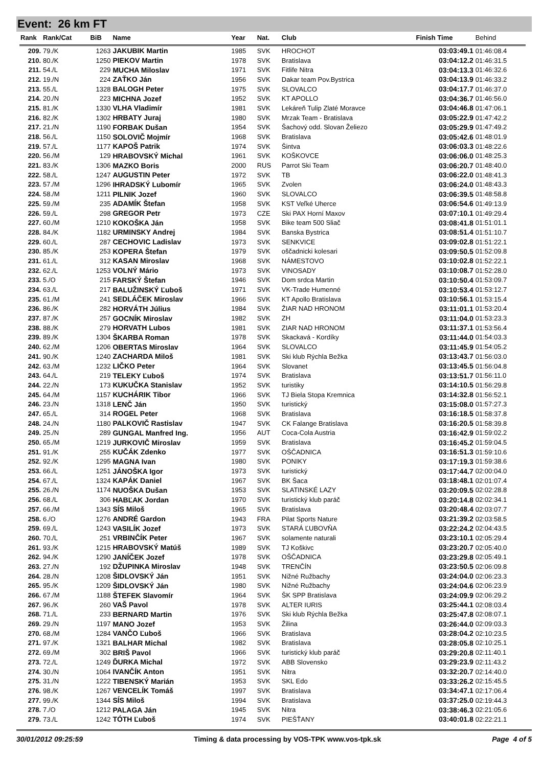Event: 26 km FT
| Rank | Rank/Cat | BiB | Name | Year | Nat. | Club | Finish Time | Behind |
| --- | --- | --- | --- | --- | --- | --- | --- | --- |
| 209. | 79./K | 1263 | JAKUBIK Martin | 1985 | SVK | HROCHOT | 03:03:49.1 | 01:46:08.4 |
| 210. | 80./K | 1250 | PIEKOV Martin | 1978 | SVK | Bratislava | 03:04:12.2 | 01:46:31.5 |
| 211. | 54./L | 229 | MUCHA Miloslav | 1971 | SVK | Fitlife Nitra | 03:04:13.3 | 01:46:32.6 |
| 212. | 19./N | 224 | ZAŤKO Ján | 1956 | SVK | Dakar team Pov.Bystrica | 03:04:13.9 | 01:46:33.2 |
| 213. | 55./L | 1328 | BALOGH Peter | 1975 | SVK | SLOVALCO | 03:04:17.7 | 01:46:37.0 |
| 214. | 20./N | 223 | MICHNA Jozef | 1952 | SVK | KT APOLLO | 03:04:36.7 | 01:46:56.0 |
| 215. | 81./K | 1330 | VLHA Vladimír | 1981 | SVK | Lekáreň Tulip Zlaté Moravce | 03:04:46.8 | 01:47:06.1 |
| 216. | 82./K | 1302 | HRBATY Juraj | 1980 | SVK | Mrzak Team - Bratislava | 03:05:22.9 | 01:47:42.2 |
| 217. | 21./N | 1190 | FORBAK Dušan | 1954 | SVK | Šachový odd. Slovan Želiezo | 03:05:29.9 | 01:47:49.2 |
| 218. | 56./L | 1150 | SOLOVIČ Mojmír | 1968 | SVK | Bratislava | 03:05:42.6 | 01:48:01.9 |
| 219. | 57./L | 1177 | KAPOŠ Patrik | 1974 | SVK | Šintva | 03:06:03.3 | 01:48:22.6 |
| 220. | 56./M | 129 | HRABOVSKÝ Michal | 1961 | SVK | KOŠKOVCE | 03:06:06.0 | 01:48:25.3 |
| 221. | 83./K | 1306 | MAZKO Boris | 2000 | RUS | Parrot Ski Team | 03:06:20.7 | 01:48:40.0 |
| 222. | 58./L | 1247 | AUGUSTIN Peter | 1972 | SVK | TB | 03:06:22.0 | 01:48:41.3 |
| 223. | 57./M | 1296 | IHRADSKÝ Lubomír | 1965 | SVK | Zvolen | 03:06:24.0 | 01:48:43.3 |
| 224. | 58./M | 1211 | PILNIK Jozef | 1960 | SVK | SLOVALCO | 03:06:39.5 | 01:48:58.8 |
| 225. | 59./M | 235 | ADAMÍK Štefan | 1958 | SVK | KST Veľké Uherce | 03:06:54.6 | 01:49:13.9 |
| 226. | 59./L | 298 | GREGOR Petr | 1973 | CZE | Ski PAX Horní Maxov | 03:07:10.1 | 01:49:29.4 |
| 227. | 60./M | 1210 | KOKOŠKA Ján | 1958 | SVK | Bike team 500 Sliač | 03:08:41.8 | 01:51:01.1 |
| 228. | 84./K | 1182 | URMINSKY Andrej | 1984 | SVK | Banska Bystrica | 03:08:51.4 | 01:51:10.7 |
| 229. | 60./L | 287 | CECHOVIC Ladislav | 1973 | SVK | SENKVICE | 03:09:02.8 | 01:51:22.1 |
| 230. | 85./K | 253 | KOPERA Štefan | 1979 | SVK | oščadnicki kolesari | 03:09:50.5 | 01:52:09.8 |
| 231. | 61./L | 312 | KASAN Miroslav | 1968 | SVK | NÁMESTOVO | 03:10:02.8 | 01:52:22.1 |
| 232. | 62./L | 1253 | VOLNÝ Mário | 1973 | SVK | VINOSADY | 03:10:08.7 | 01:52:28.0 |
| 233. | 5./O | 215 | FARSKÝ Štefan | 1946 | SVK | Dom srdca Martin | 03:10:50.4 | 01:53:09.7 |
| 234. | 63./L | 217 | BALUŽINSKÝ Ľuboš | 1971 | SVK | VK-Trade Humenné | 03:10:53.4 | 01:53:12.7 |
| 235. | 61./M | 241 | SEDLÁČEK Miroslav | 1966 | SVK | KT Apollo Bratislava | 03:10:56.1 | 01:53:15.4 |
| 236. | 86./K | 282 | HORVÁTH Július | 1984 | SVK | ŽIAR NAD HRONOM | 03:11:01.1 | 01:53:20.4 |
| 237. | 87./K | 257 | GOCNÍK Miroslav | 1982 | SVK | ZH | 03:11:04.0 | 01:53:23.3 |
| 238. | 88./K | 279 | HORVATH Lubos | 1981 | SVK | ZIAR NAD HRONOM | 03:11:37.1 | 01:53:56.4 |
| 239. | 89./K | 1304 | ŠKARBA Roman | 1978 | SVK | Skackavá - Kordíky | 03:11:44.0 | 01:54:03.3 |
| 240. | 62./M | 1206 | OBERTAS Miroslav | 1964 | SVK | SLOVALCO | 03:11:45.9 | 01:54:05.2 |
| 241. | 90./K | 1240 | ZACHARDA Miloš | 1981 | SVK | Ski klub Rýchla Bežka | 03:13:43.7 | 01:56:03.0 |
| 242. | 63./M | 1232 | LIČKO Peter | 1964 | SVK | Slovanet | 03:13:45.5 | 01:56:04.8 |
| 243. | 64./L | 219 | TELEKY Ľuboš | 1974 | SVK | Bratislava | 03:13:51.7 | 01:56:11.0 |
| 244. | 22./N | 173 | KUKUČKA Stanislav | 1952 | SVK | turistiky | 03:14:10.5 | 01:56:29.8 |
| 245. | 64./M | 1157 | KUCHÁRIK Tibor | 1966 | SVK | TJ Biela Stopa Kremnica | 03:14:32.8 | 01:56:52.1 |
| 246. | 23./N | 1318 | LENČ Ján | 1950 | SVK | turistický | 03:15:08.0 | 01:57:27.3 |
| 247. | 65./L | 314 | ROGEL Peter | 1968 | SVK | Bratislava | 03:16:18.5 | 01:58:37.8 |
| 248. | 24./N | 1180 | PALKOVIČ Rastislav | 1947 | SVK | CK Falange Bratislava | 03:16:20.5 | 01:58:39.8 |
| 249. | 25./N | 289 | GUNGAL Manfred Ing. | 1956 | AUT | Coca-Cola Austria | 03:16:42.9 | 01:59:02.2 |
| 250. | 65./M | 1219 | JURKOVIČ Miroslav | 1959 | SVK | Bratislava | 03:16:45.2 | 01:59:04.5 |
| 251. | 91./K | 255 | KUČÁK Zdenko | 1977 | SVK | OŠČADNICA | 03:16:51.3 | 01:59:10.6 |
| 252. | 92./K | 1295 | MAGNA Ivan | 1980 | SVK | PONIKY | 03:17:19.3 | 01:59:38.6 |
| 253. | 66./L | 1251 | JÁNOŠKA Igor | 1973 | SVK | turistický | 03:17:44.7 | 02:00:04.0 |
| 254. | 67./L | 1324 | KAPÁK Daniel | 1967 | SVK | BK Šaca | 03:18:48.1 | 02:01:07.4 |
| 255. | 26./N | 1174 | NUOŠKA Dušan | 1953 | SVK | SLATINSKÉ LAZY | 03:20:09.5 | 02:02:28.8 |
| 256. | 68./L | 306 | HABĽAK Jordan | 1970 | SVK | turistický klub paráč | 03:20:14.8 | 02:02:34.1 |
| 257. | 66./M | 1343 | SÍS Miloš | 1965 | SVK | Bratislava | 03:20:48.4 | 02:03:07.7 |
| 258. | 6./O | 1276 | ANDRÉ Gardon | 1943 | FRA | Pilat Sports Nature | 03:21:39.2 | 02:03:58.5 |
| 259. | 69./L | 1243 | VASILÍK Jozef | 1973 | SVK | STARÁ ĽUBOVŇA | 03:22:24.2 | 02:04:43.5 |
| 260. | 70./L | 251 | VRBINČÍK Peter | 1967 | SVK | solamente naturali | 03:23:10.1 | 02:05:29.4 |
| 261. | 93./K | 1215 | HRABOVSKÝ Matúš | 1989 | SVK | TJ Koškivc | 03:23:20.7 | 02:05:40.0 |
| 262. | 94./K | 1290 | JANÍČEK Jozef | 1978 | SVK | OŠČADNICA | 03:23:29.8 | 02:05:49.1 |
| 263. | 27./N | 192 | DŽUPINKA Miroslav | 1948 | SVK | TRENČÍN | 03:23:50.5 | 02:06:09.8 |
| 264. | 28./N | 1208 | ŠIDLOVSKÝ Ján | 1951 | SVK | Nižné Ružbachy | 03:24:04.0 | 02:06:23.3 |
| 265. | 95./K | 1209 | ŠIDLOVSKÝ Ján | 1980 | SVK | Nižné Ružbachy | 03:24:04.6 | 02:06:23.9 |
| 266. | 67./M | 1188 | ŠTEFEK Slavomír | 1964 | SVK | ŠK SPP Bratislava | 03:24:09.9 | 02:06:29.2 |
| 267. | 96./K | 260 | VAŠ Pavol | 1978 | SVK | ALTER IURIS | 03:25:44.1 | 02:08:03.4 |
| 268. | 71./L | 233 | BERNARD Martin | 1976 | SVK | Ski klub Rýchla Bežka | 03:25:47.8 | 02:08:07.1 |
| 269. | 29./N | 1197 | MANO Jozef | 1953 | SVK | Žilina | 03:26:44.0 | 02:09:03.3 |
| 270. | 68./M | 1284 | VANČO Ľuboš | 1966 | SVK | Bratislava | 03:28:04.2 | 02:10:23.5 |
| 271. | 97./K | 1321 | BALHAR Michal | 1982 | SVK | Bratislava | 03:28:05.8 | 02:10:25.1 |
| 272. | 69./M | 302 | BRIŠ Pavol | 1966 | SVK | turistický klub paráč | 03:29:20.8 | 02:11:40.1 |
| 273. | 72./L | 1249 | ĎURKA Michal | 1972 | SVK | ABB Slovensko | 03:29:23.9 | 02:11:43.2 |
| 274. | 30./N | 1064 | IVANČÍK Anton | 1951 | SVK | Nitra | 03:32:20.7 | 02:14:40.0 |
| 275. | 31./N | 1222 | TIBENSKÝ Marián | 1953 | SVK | SKL Edo | 03:33:26.2 | 02:15:45.5 |
| 276. | 98./K | 1267 | VENCELÍK Tomáš | 1997 | SVK | Bratislava | 03:34:47.1 | 02:17:06.4 |
| 277. | 99./K | 1344 | SÍS Miloš | 1994 | SVK | Bratislava | 03:37:25.0 | 02:19:44.3 |
| 278. | 7./O | 1212 | PALAGA Ján | 1945 | SVK | Nitra | 03:38:46.3 | 02:21:05.6 |
| 279. | 73./L | 1242 | TÓTH Ľuboš | 1974 | SVK | PIEŠŤANY | 03:40:01.8 | 02:22:21.1 |
30/01/2012 09:25:59 Timing & data processing by VOS-TPK www.vos-tpk.sk Page 4 of 5